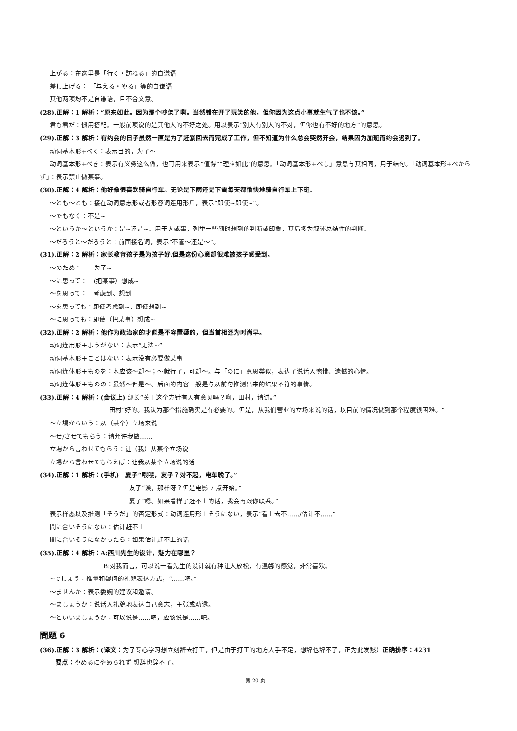上がる：在这里是「行く・訪ねる」的自谦语
差し上げる： 「与える・やる」等的自谦语
其他两项均不是自谦语，且不合文意。
(28).正解：1 解析：“原来如此。因为那个吵架了啊。当然错在开了玩笑的他，但你因为这点小事就生气了也不该。”
君も君だ：惯用搭配。一般前项说的是其他人的不好之处。用以表示“别人有别人的不对，但你也有不好的地方”的意思。
(29).正解：3 解析：有约会的日子虽然一直是为了赶紧回去而完成了工作，但不知道为什么总会突然开会，结果因为加班而约会迟到了。
动词基本形+べく：表示目的，为了～
动词基本形+べき：表示有义务这么做，也可用来表示“值得”“理应如此”的意思。「动词基本形+べし」意思与其相同，用于结句。「动词基本形+べからず」：表示禁止做某事。
(30).正解：4 解析：他好像很喜欢骑自行车。无论是下雨还是下雪每天都愉快地骑自行车上下班。
～とも～とも：接在动词意志形或者形容词连用形后，表示“即使~即使~”。
～でもなく：不是~
～というか～というか：是~还是~。用于人或事，列举一些随时想到的判断或印象，其后多为叙述总结性的判断。
～だろうと～だろうと：前面接名词，表示“不管～还是～”。
(31).正解：2 解析：家长教育孩子是为孩子好.但是这份心意却很难被孩子感受到。
～のため：　　为了~
～に思って：　(把某事）想成~
～を思って：　考虑到、想到
～を思っても：即使考虑到~、即使想到~
～に思っても：即使（把某事）想成~
(32).正解：2 解析：他作为政治家的才能是不容置疑的，但当首相还为时尚早。
动词连用形＋ようがない：表示“无法~”
动词基本形＋ことはない：表示没有必要做某事
动词连体形＋ものを：本应该～却～；～就行了，可却～。与「のに」意思类似，表达了说话人惋惜、遗憾的心情。
动词连体形＋ものの：虽然～但是～。后面的内容一般是与从前句推测出来的结果不符的事情。
(33).正解：4 解析：(会议上) 部长“关于这个方针有人有意见吗？啊，田村，请讲。”
田村“好的。我认为那个措施确实是有必要的。但是，从我们营业的立场来说的话，以目前的情况做到那个程度很困难。“
～立場からいう：从（某个）立场来说
～せ/させてもらう：请允许我做……
立場から言わせてもらう：让（我）从某个立场说
立場から言わせてもらえば：让我从某个立场说的话
(34).正解：1 解析：(手机)　夏子“喂喂，友子？对不起，电车晚了。”
友子“诶，那样呀？但是电影 7 点开始。”
夏子“嗯。如果看样子赶不上的话，我会再跟你联系。”
表示样态以及推测「そうだ」的否定形式：动词连用形＋そうにない，表示“看上去不……/估计不……“
間に合いそうにない：估计赶不上
間に合いそうになかったら：如果估计赶不上的话
(35).正解：4 解析：A:西川先生的设计，魅力在哪里？
B:对我而言，可以说一看先生的设计就有种让人放松，有温馨的感觉，非常喜欢。
~でしょう：推量和疑问的礼貌表达方式，“……吧。”
～ませんか：表示委婉的建议和邀请。
～ましょうか：说话人礼貌地表达自己意志，主张或劝诱。
～といいましょうか：可以说是……吧，应该说是……吧。
問題 6
(36).正解：3 解析：(译文：为了专心学习想立刻辞去打工，但是由于打工的地方人手不足，想辞也辞不了，正为此发愁）正确排序：4231
要点：やめるにやめられず 想辞也辞不了。
第 20 页